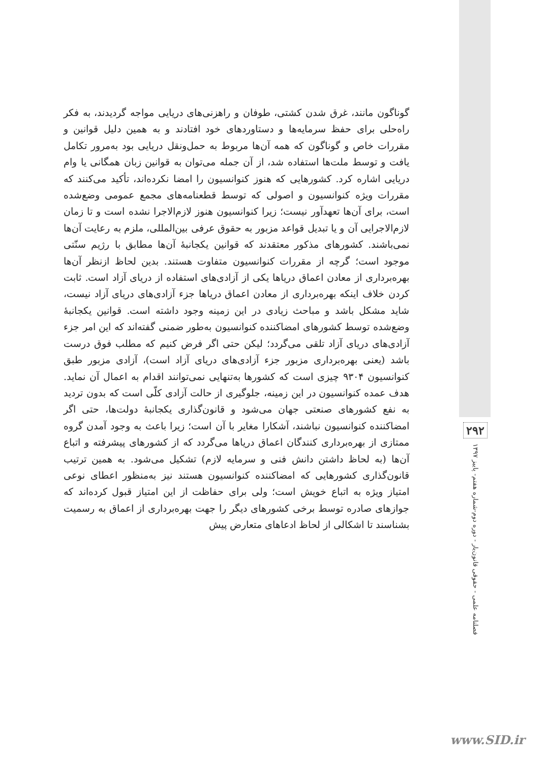گوناگون مانند، غرق شدن کشتی، طوفان و راهزنی‌های دریایی مواجه گردیدند، به فکر راه‌حلی برای حفظ سرمایه‌ها و دستاوردهای خود افتادند و به همین دلیل قوانین و مقررات خاص و گوناگون که همه آن‌ها مربوط به حمل‌ونقل دریایی بود به‌مرور تکامل یافت و توسط ملت‌ها استفاده شد، از آن جمله می‌توان به قوانین زبان همگانی یا وام دریایی اشاره کرد. کشورهایی که هنوز کنوانسیون را امضا نکرده‌اند، تأکید می‌کنند که مقررات ویژه کنوانسیون و اصولی که توسط قطعنامه‌های مجمع عمومی وضع‌شده است، برای آن‌ها تعهدآور نیست؛ زیرا کنوانسیون هنوز لازم‌الاجرا نشده است و تا زمان لازم‌الاجرایی آن و یا تبدیل قواعد مزبور به حقوق عرفی بین‌المللی، ملزم به رعایت آن‌ها نمی‌باشند. کشورهای مذکور معتقدند که قوانین یکجانبهٔ آن‌ها مطابق با رژیم سنّتی موجود است؛ گرچه از مقررات کنوانسیون متفاوت هستند. بدین لحاظ ازنظر آن‌ها بهره‌برداری از معادن اعماق دریاها یکی از آزادی‌های استفاده از دریای آزاد است. ثابت کردن خلاف اینکه بهره‌برداری از معادن اعماق دریاها جزء آزادی‌های دریای آزاد نیست، شاید مشکل باشد و مباحث زیادی در این زمینه وجود داشته است. قوانین یکجانبهٔ وضع‌شده توسط کشورهای امضاکننده کنوانسیون به‌طور ضمنی گفته‌اند که این امر جزء آزادی‌های دریای آزاد تلقی می‌گردد؛ لیکن حتی اگر فرض کنیم که مطلب فوق درست باشد (یعنی بهره‌برداری مزبور جزء آزادی‌های دریای آزاد است)، آزادی مزبور طبق کنوانسیون ۹۳۰۴ چیزی است که کشورها به‌تنهایی نمی‌توانند اقدام به اعمال آن نماید. هدف عمده کنوانسیون در این زمینه، جلوگیری از حالت آزادی کلّی است که بدون تردید به نفع کشورهای صنعتی جهان می‌شود و قانون‌گذاری یکجانبهٔ دولت‌ها، حتی اگر امضاکننده کنوانسیون نباشند، آشکارا مغایر با آن است؛ زیرا باعث به وجود آمدن گروه ممتازی از بهره‌برداری کنندگان اعماق دریاها می‌گردد که از کشورهای پیشرفته و اتباع آن‌ها (به لحاظ داشتن دانش فنی و سرمایه لازم) تشکیل می‌شود. به همین ترتیب قانون‌گذاری کشورهایی که امضاکننده کنوانسیون هستند نیز به‌منظور اعطای نوعی امتیاز ویژه به اتباع خویش است؛ ولی برای حفاظت از این امتیاز قبول کرده‌اند که جوازهای صادره توسط برخی کشورهای دیگر را جهت بهره‌برداری از اعماق به رسمیت بشناسند تا اشکالی از لحاظ ادعاهای متعارض پیش
۲۹۲
فصلنامه علمی - حقوقی قانون‌یار - دوره دوم-شماره هفتم- پاییز ۱۳۹۷
www.SID.ir